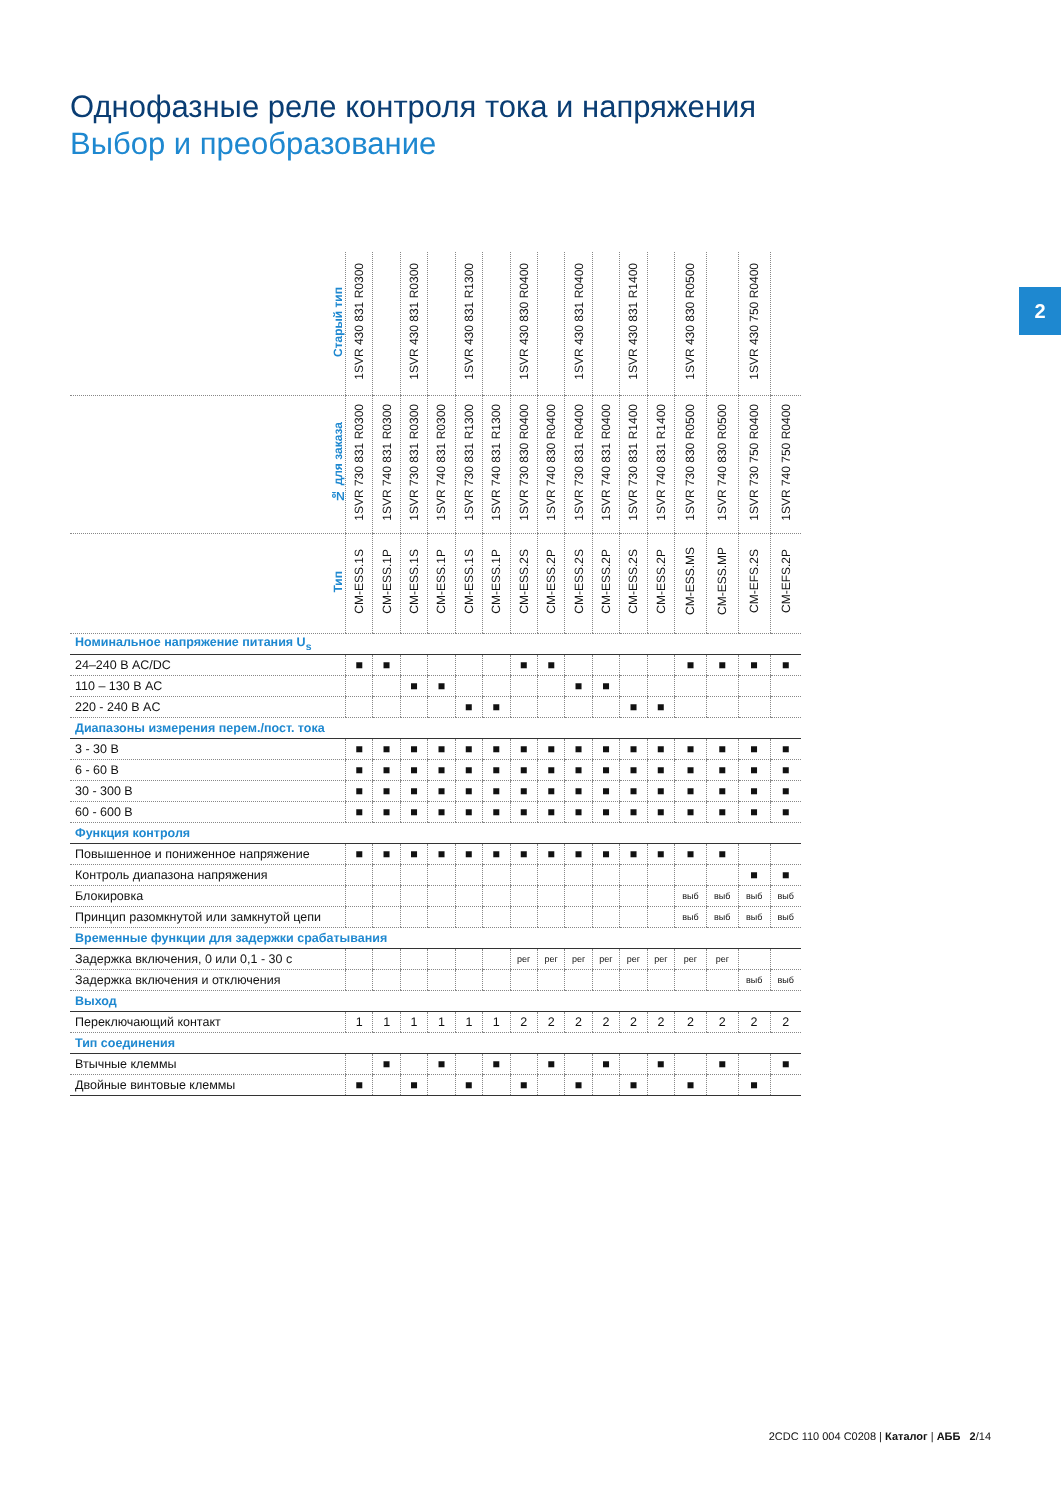Однофазные реле контроля тока и напряжения
Выбор и преобразование
2
| Старый тип | 1SVR 430 831 R0300 | | 1SVR 430 831 R0300 | | 1SVR 430 831 R1300 | | 1SVR 430 830 R0400 | | 1SVR 430 831 R0400 | | 1SVR 430 831 R1400 | | 1SVR 430 830 R0500 | | 1SVR 430 750 R0400 | |
| № для заказа | 1SVR 730 831 R0300 | 1SVR 740 831 R0300 | 1SVR 730 831 R0300 | 1SVR 740 831 R0300 | 1SVR 730 831 R1300 | 1SVR 740 831 R1300 | 1SVR 730 830 R0400 | 1SVR 740 830 R0400 | 1SVR 730 831 R0400 | 1SVR 740 831 R0400 | 1SVR 730 831 R1400 | 1SVR 740 831 R1400 | 1SVR 730 830 R0500 | 1SVR 740 830 R0500 | 1SVR 730 750 R0400 | 1SVR 740 750 R0400 |
| Тип | CM-ESS.1S | CM-ESS.1P | CM-ESS.1S | CM-ESS.1P | CM-ESS.1S | CM-ESS.1P | CM-ESS.2S | CM-ESS.2P | CM-ESS.2S | CM-ESS.2P | CM-ESS.2S | CM-ESS.2P | CM-ESS.MS | CM-ESS.MP | CM-EFS.2S | CM-EFS.2P |
| Номинальное напряжение питания U<sub>s</sub> | | | | | | | | | | | | | | | | |
| 24–240 В AC/DC | ■ | ■ | | | | | ■ | ■ | | | | | ■ | ■ | ■ | ■ |
| 110 – 130 В AC | | | ■ | ■ | | | | | ■ | ■ | | | | | | |
| 220 - 240 В AC | | | | | ■ | ■ | | | | | ■ | ■ | | | | |
| Диапазоны измерения перем./пост. тока | | | | | | | | | | | | | | | | |
| 3 - 30 В | ■ | ■ | ■ | ■ | ■ | ■ | ■ | ■ | ■ | ■ | ■ | ■ | ■ | ■ | ■ | ■ |
| 6 - 60 В | ■ | ■ | ■ | ■ | ■ | ■ | ■ | ■ | ■ | ■ | ■ | ■ | ■ | ■ | ■ | ■ |
| 30 - 300 В | ■ | ■ | ■ | ■ | ■ | ■ | ■ | ■ | ■ | ■ | ■ | ■ | ■ | ■ | ■ | ■ |
| 60 - 600 В | ■ | ■ | ■ | ■ | ■ | ■ | ■ | ■ | ■ | ■ | ■ | ■ | ■ | ■ | ■ | ■ |
| Функция контроля | | | | | | | | | | | | | | | | |
| Повышенное и пониженное напряжение | ■ | ■ | ■ | ■ | ■ | ■ | ■ | ■ | ■ | ■ | ■ | ■ | ■ | ■ | | |
| Контроль диапазона напряжения | | | | | | | | | | | | | | | ■ | ■ |
| Блокировка | | | | | | | | | | | | | выб | выб | выб | выб |
| Принцип разомкнутой или замкнутой цепи | | | | | | | | | | | | | выб | выб | выб | выб |
| Временные функции для задержки срабатывания | | | | | | | | | | | | | | | | |
| Задержка включения, 0 или 0,1 - 30 с | | | | | | | рег | рег | рег | рег | рег | рег | рег | рег | | |
| Задержка включения и отключения | | | | | | | | | | | | | | | выб | выб |
| Выход | | | | | | | | | | | | | | | | |
| Переключающий контакт | 1 | 1 | 1 | 1 | 1 | 1 | 2 | 2 | 2 | 2 | 2 | 2 | 2 | 2 | 2 | 2 |
| Тип соединения | | | | | | | | | | | | | | | | |
| Втычные клеммы | | ■ | | ■ | | ■ | | ■ | | ■ | | ■ | | ■ | | ■ |
| Двойные винтовые клеммы | ■ | | ■ | | ■ | | ■ | | ■ | | ■ | | ■ | | ■ | |
2CDC 110 004 C0208 | Каталог | АББ 2/14